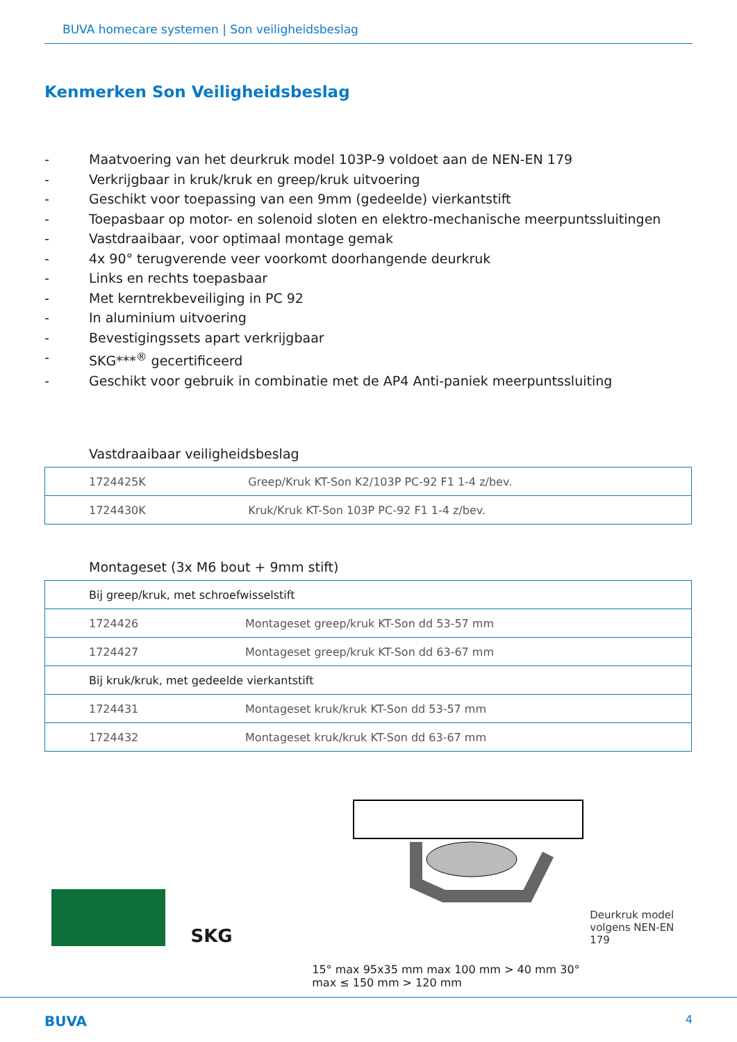BUVA homecare systemen | Son veiligheidsbeslag
Kenmerken Son Veiligheidsbeslag
- Maatvoering van het deurkruk model 103P-9 voldoet aan de NEN-EN 179
- Verkrijgbaar in kruk/kruk en greep/kruk uitvoering
- Geschikt voor toepassing van een 9mm (gedeelde) vierkantstift
- Toepasbaar op motor- en solenoid sloten en elektro-mechanische meerpuntssluitingen
- Vastdraaibaar, voor optimaal montage gemak
- 4x 90° terugverende veer voorkomt doorhangende deurkruk
- Links en rechts toepasbaar
- Met kerntrekbeveiliging in PC 92
- In aluminium uitvoering
- Bevestigingssets apart verkrijgbaar
- SKG***<sup>®</sup> gecertificeerd
- Geschikt voor gebruik in combinatie met de AP4 Anti-paniek meerpuntssluiting
Vastdraaibaar veiligheidsbeslag
| 1724425K | Greep/Kruk KT-Son K2/103P PC-92 F1 1-4 z/bev. |
| 1724430K | Kruk/Kruk KT-Son 103P PC-92 F1 1-4 z/bev. |
Montageset (3x M6 bout + 9mm stift)
| Bij greep/kruk, met schroefwisselstift | |
| 1724426 | Montageset greep/kruk KT-Son dd 53-57 mm |
| 1724427 | Montageset greep/kruk KT-Son dd 63-67 mm |
| Bij kruk/kruk, met gedeelde vierkantstift | |
| 1724431 | Montageset kruk/kruk KT-Son dd 53-57 mm |
| 1724432 | Montageset kruk/kruk KT-Son dd 63-67 mm |
SKG
15° max 95x35 mm max 100 mm > 40 mm 30° max ≤ 150 mm > 120 mm
Deurkruk model
volgens NEN-EN 179
BUVA 4